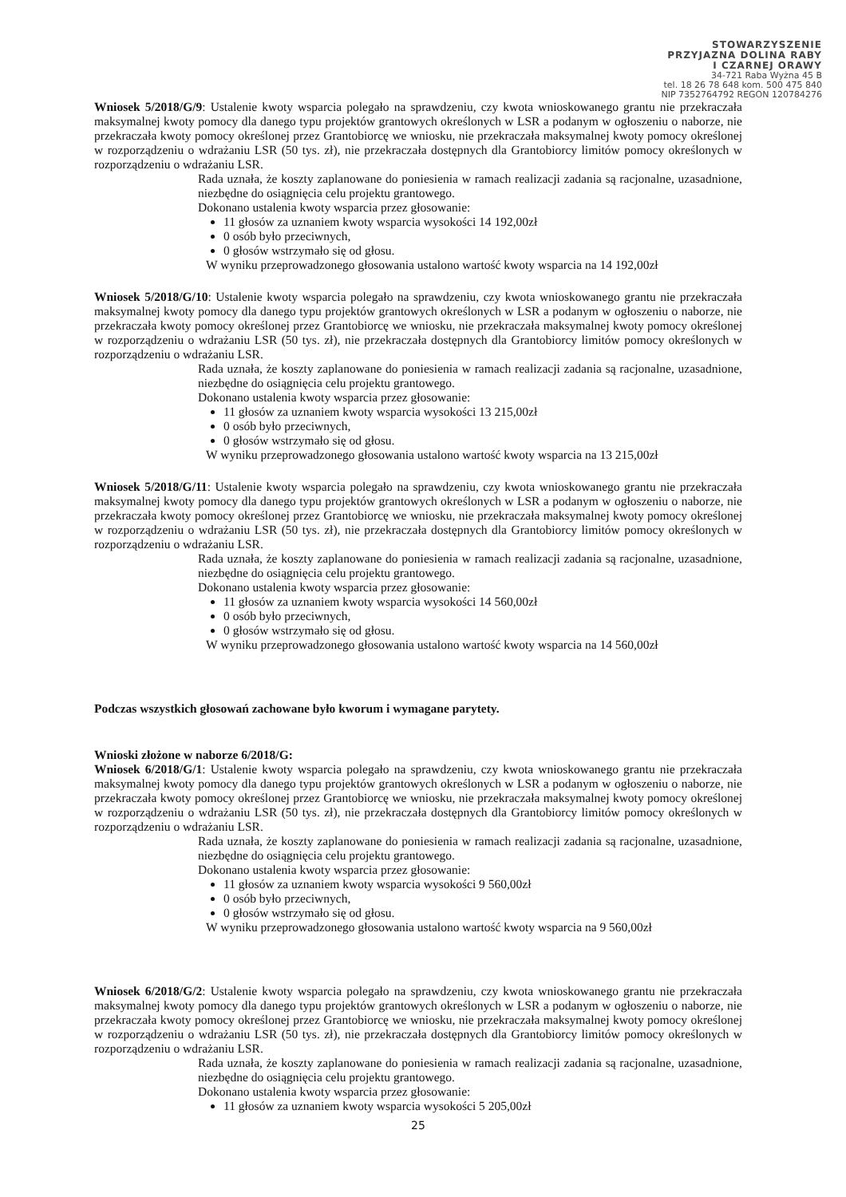STOWARZYSZENIE
PRZYJAZNA DOLINA RABY
I CZARNEJ ORAWY
34-721 Raba Wyżna 45 B
tel. 18 26 78 648 kom. 500 475 840
NIP 7352764792 REGON 120784276
Wniosek 5/2018/G/9: Ustalenie kwoty wsparcia polegało na sprawdzeniu, czy kwota wnioskowanego grantu nie przekraczała maksymalnej kwoty pomocy dla danego typu projektów grantowych określonych w LSR a podanym w ogłoszeniu o naborze, nie przekraczała kwoty pomocy określonej przez Grantobiorcę we wniosku, nie przekraczała maksymalnej kwoty pomocy określonej w rozporządzeniu o wdrażaniu LSR (50 tys. zł), nie przekraczała dostępnych dla Grantobiorcy limitów pomocy określonych w rozporządzeniu o wdrażaniu LSR.
Rada uznała, że koszty zaplanowane do poniesienia w ramach realizacji zadania są racjonalne, uzasadnione, niezbędne do osiągnięcia celu projektu grantowego.
Dokonano ustalenia kwoty wsparcia przez głosowanie:
11 głosów za uznaniem kwoty wsparcia wysokości 14 192,00zł
0 osób było przeciwnych,
0 głosów wstrzymało się od głosu.
W wyniku przeprowadzonego głosowania ustalono wartość kwoty wsparcia na 14 192,00zł
Wniosek 5/2018/G/10: Ustalenie kwoty wsparcia polegało na sprawdzeniu, czy kwota wnioskowanego grantu nie przekraczała maksymalnej kwoty pomocy dla danego typu projektów grantowych określonych w LSR a podanym w ogłoszeniu o naborze, nie przekraczała kwoty pomocy określonej przez Grantobiorcę we wniosku, nie przekraczała maksymalnej kwoty pomocy określonej w rozporządzeniu o wdrażaniu LSR (50 tys. zł), nie przekraczała dostępnych dla Grantobiorcy limitów pomocy określonych w rozporządzeniu o wdrażaniu LSR.
Rada uznała, że koszty zaplanowane do poniesienia w ramach realizacji zadania są racjonalne, uzasadnione, niezbędne do osiągnięcia celu projektu grantowego.
Dokonano ustalenia kwoty wsparcia przez głosowanie:
11 głosów za uznaniem kwoty wsparcia wysokości 13 215,00zł
0 osób było przeciwnych,
0 głosów wstrzymało się od głosu.
W wyniku przeprowadzonego głosowania ustalono wartość kwoty wsparcia na 13 215,00zł
Wniosek 5/2018/G/11: Ustalenie kwoty wsparcia polegało na sprawdzeniu, czy kwota wnioskowanego grantu nie przekraczała maksymalnej kwoty pomocy dla danego typu projektów grantowych określonych w LSR a podanym w ogłoszeniu o naborze, nie przekraczała kwoty pomocy określonej przez Grantobiorcę we wniosku, nie przekraczała maksymalnej kwoty pomocy określonej w rozporządzeniu o wdrażaniu LSR (50 tys. zł), nie przekraczała dostępnych dla Grantobiorcy limitów pomocy określonych w rozporządzeniu o wdrażaniu LSR.
Rada uznała, że koszty zaplanowane do poniesienia w ramach realizacji zadania są racjonalne, uzasadnione, niezbędne do osiągnięcia celu projektu grantowego.
Dokonano ustalenia kwoty wsparcia przez głosowanie:
11 głosów za uznaniem kwoty wsparcia wysokości 14 560,00zł
0 osób było przeciwnych,
0 głosów wstrzymało się od głosu.
W wyniku przeprowadzonego głosowania ustalono wartość kwoty wsparcia na 14 560,00zł
Podczas wszystkich głosowań zachowane było kworum i wymagane parytety.
Wnioski złożone w naborze 6/2018/G:
Wniosek 6/2018/G/1: Ustalenie kwoty wsparcia polegało na sprawdzeniu, czy kwota wnioskowanego grantu nie przekraczała maksymalnej kwoty pomocy dla danego typu projektów grantowych określonych w LSR a podanym w ogłoszeniu o naborze, nie przekraczała kwoty pomocy określonej przez Grantobiorcę we wniosku, nie przekraczała maksymalnej kwoty pomocy określonej w rozporządzeniu o wdrażaniu LSR (50 tys. zł), nie przekraczała dostępnych dla Grantobiorcy limitów pomocy określonych w rozporządzeniu o wdrażaniu LSR.
Rada uznała, że koszty zaplanowane do poniesienia w ramach realizacji zadania są racjonalne, uzasadnione, niezbędne do osiągnięcia celu projektu grantowego.
Dokonano ustalenia kwoty wsparcia przez głosowanie:
11 głosów za uznaniem kwoty wsparcia wysokości 9 560,00zł
0 osób było przeciwnych,
0 głosów wstrzymało się od głosu.
W wyniku przeprowadzonego głosowania ustalono wartość kwoty wsparcia na 9 560,00zł
Wniosek 6/2018/G/2: Ustalenie kwoty wsparcia polegało na sprawdzeniu, czy kwota wnioskowanego grantu nie przekraczała maksymalnej kwoty pomocy dla danego typu projektów grantowych określonych w LSR a podanym w ogłoszeniu o naborze, nie przekraczała kwoty pomocy określonej przez Grantobiorcę we wniosku, nie przekraczała maksymalnej kwoty pomocy określonej w rozporządzeniu o wdrażaniu LSR (50 tys. zł), nie przekraczała dostępnych dla Grantobiorcy limitów pomocy określonych w rozporządzeniu o wdrażaniu LSR.
Rada uznała, że koszty zaplanowane do poniesienia w ramach realizacji zadania są racjonalne, uzasadnione, niezbędne do osiągnięcia celu projektu grantowego.
Dokonano ustalenia kwoty wsparcia przez głosowanie:
11 głosów za uznaniem kwoty wsparcia wysokości 5 205,00zł
25